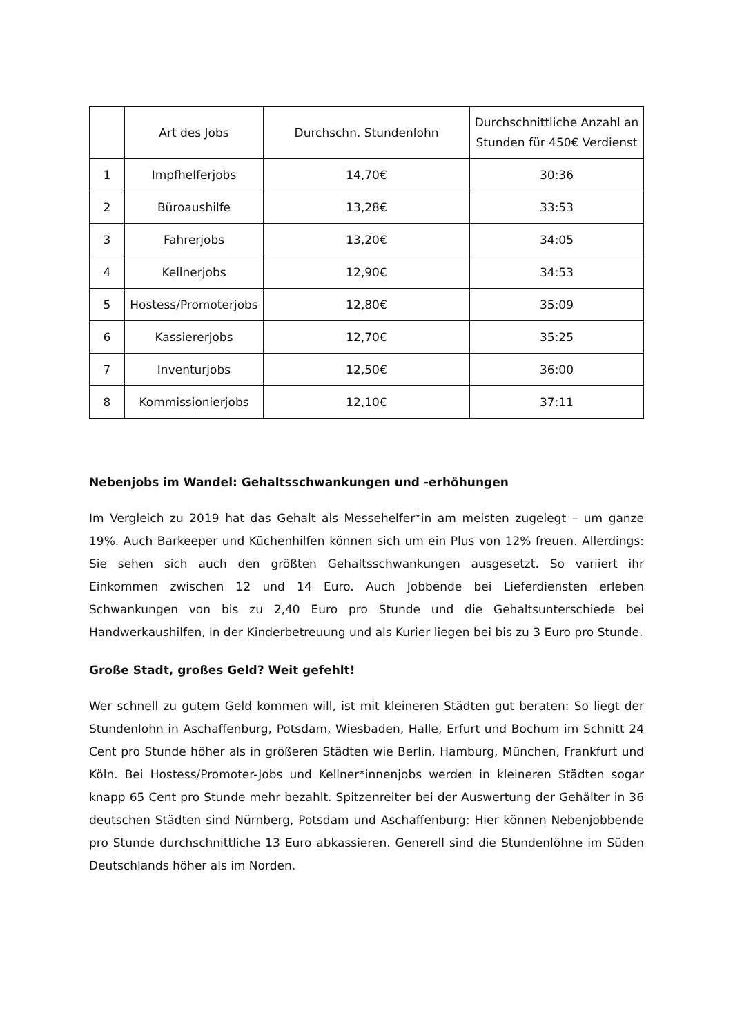| | Art des Jobs | Durchschn. Stundenlohn | Durchschnittliche Anzahl an Stunden für 450€ Verdienst |
| --- | --- | --- | --- |
| 1 | Impfhelferjobs | 14,70€ | 30:36 |
| 2 | Büroaushilfe | 13,28€ | 33:53 |
| 3 | Fahrerjobs | 13,20€ | 34:05 |
| 4 | Kellnerjobs | 12,90€ | 34:53 |
| 5 | Hostess/Promoterjobs | 12,80€ | 35:09 |
| 6 | Kassiererjobs | 12,70€ | 35:25 |
| 7 | Inventurjobs | 12,50€ | 36:00 |
| 8 | Kommissionierjobs | 12,10€ | 37:11 |
Nebenjobs im Wandel: Gehaltsschwankungen und -erhöhungen
Im Vergleich zu 2019 hat das Gehalt als Messehelfer*in am meisten zugelegt – um ganze 19%. Auch Barkeeper und Küchenhilfen können sich um ein Plus von 12% freuen. Allerdings: Sie sehen sich auch den größten Gehaltsschwankungen ausgesetzt. So variiert ihr Einkommen zwischen 12 und 14 Euro. Auch Jobbende bei Lieferdiensten erleben Schwankungen von bis zu 2,40 Euro pro Stunde und die Gehaltsunterschiede bei Handwerkaushilfen, in der Kinderbetreuung und als Kurier liegen bei bis zu 3 Euro pro Stunde.
Große Stadt, großes Geld? Weit gefehlt!
Wer schnell zu gutem Geld kommen will, ist mit kleineren Städten gut beraten: So liegt der Stundenlohn in Aschaffenburg, Potsdam, Wiesbaden, Halle, Erfurt und Bochum im Schnitt 24 Cent pro Stunde höher als in größeren Städten wie Berlin, Hamburg, München, Frankfurt und Köln. Bei Hostess/Promoter-Jobs und Kellner*innenjobs werden in kleineren Städten sogar knapp 65 Cent pro Stunde mehr bezahlt. Spitzenreiter bei der Auswertung der Gehälter in 36 deutschen Städten sind Nürnberg, Potsdam und Aschaffenburg: Hier können Nebenjobbende pro Stunde durchschnittliche 13 Euro abkassieren. Generell sind die Stundenlöhne im Süden Deutschlands höher als im Norden.